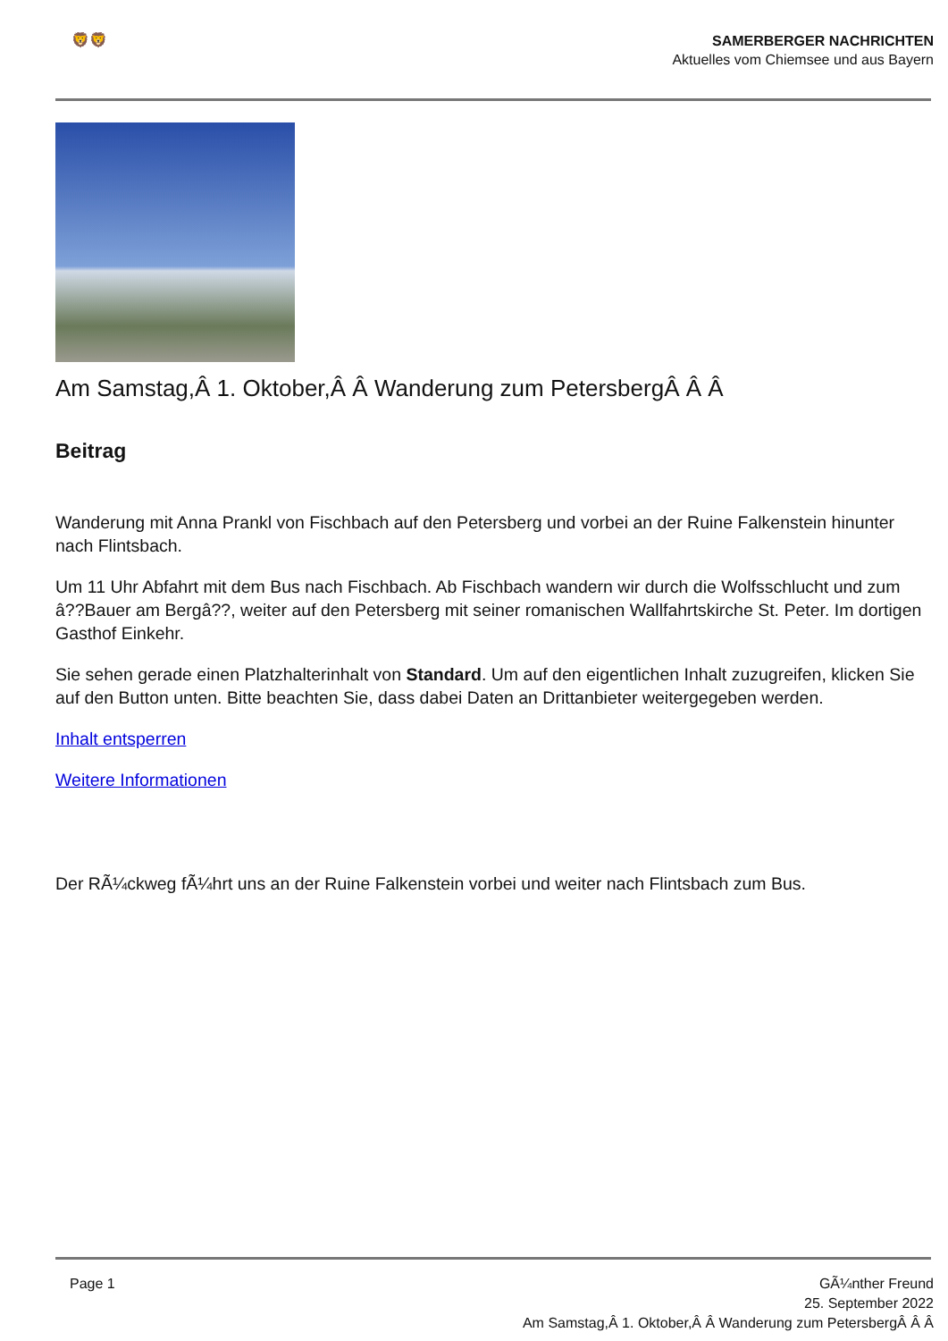🦁🦁
SAMERBERGER NACHRICHTEN
Aktuelles vom Chiemsee und aus Bayern
Am Samstag,Â 1. Oktober,Â Â Wanderung zum PetersbergÂ Â Â
Beitrag
Wanderung mit Anna Prankl von Fischbach auf den Petersberg und vorbei an der Ruine Falkenstein hinunter nach Flintsbach.
Um 11 Uhr Abfahrt mit dem Bus nach Fischbach. Ab Fischbach wandern wir durch die Wolfsschlucht und zum â??Bauer am Bergâ??, weiter auf den Petersberg mit seiner romanischen Wallfahrtskirche St. Peter. Im dortigen Gasthof Einkehr.
Sie sehen gerade einen Platzhalterinhalt von Standard. Um auf den eigentlichen Inhalt zuzugreifen, klicken Sie auf den Button unten. Bitte beachten Sie, dass dabei Daten an Drittanbieter weitergegeben werden.
Inhalt entsperren
Weitere Informationen
Der RÃ¼ckweg fÃ¼hrt uns an der Ruine Falkenstein vorbei und weiter nach Flintsbach zum Bus.
Page 1 GÃ¼nther Freund
25. September 2022
Am Samstag,Â 1. Oktober,Â Â Wanderung zum PetersbergÂ Â Â